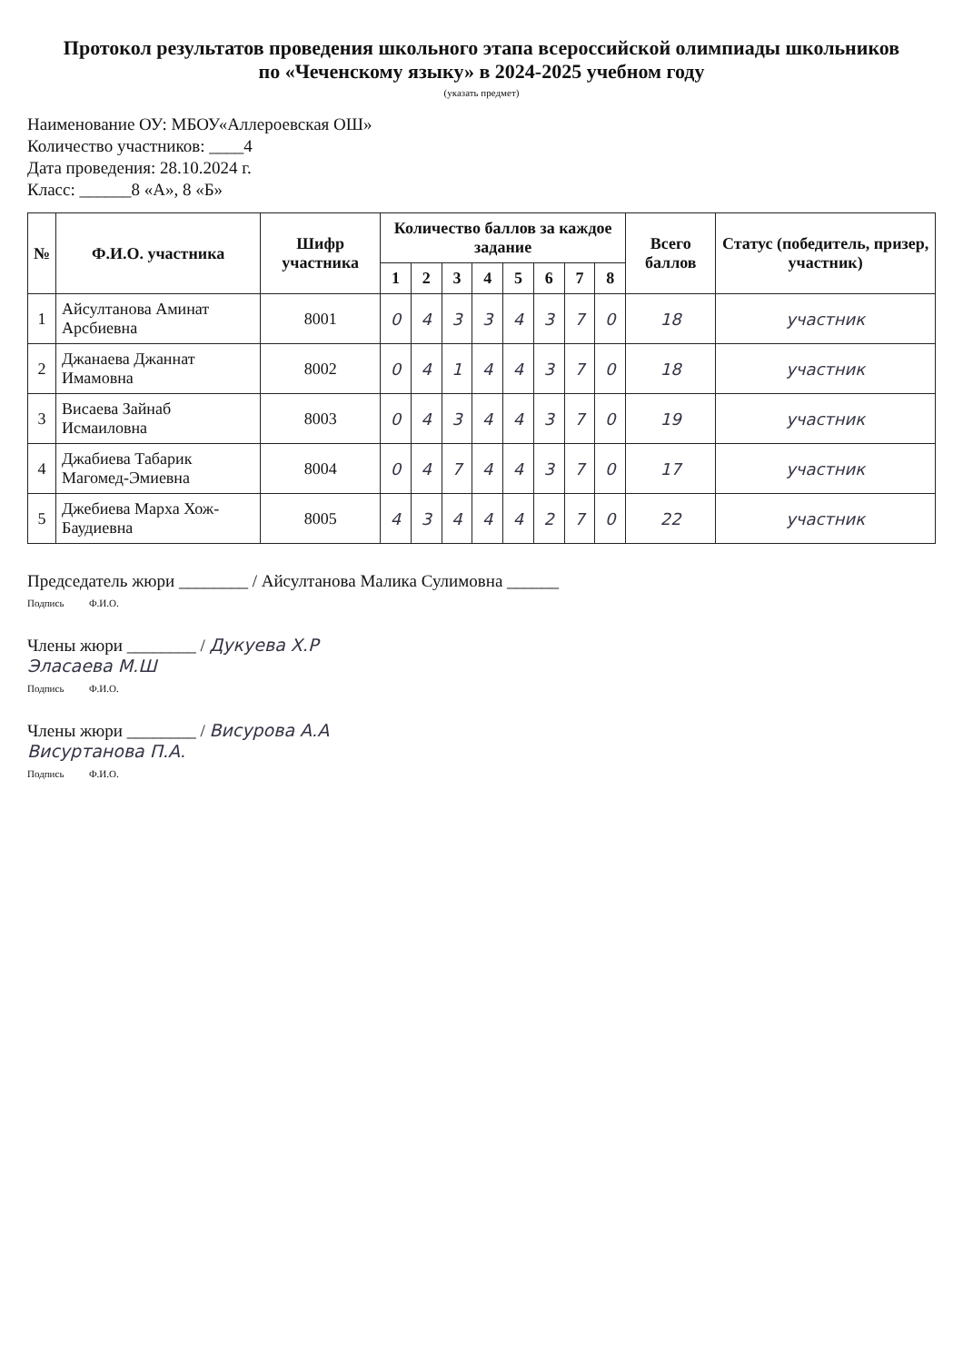Протокол результатов проведения школьного этапа всероссийской олимпиады школьников
по «Чеченскому языку» в 2024-2025 учебном году
(указать предмет)
Наименование ОУ: МБОУ«Аллероевская ОШ»
Количество участников: ____4
Дата проведения: 28.10.2024 г.
Класс: ______8 «А», 8 «Б»
| № | Ф.И.О. участника | Шифр участника | Количество баллов за каждое задание | | | | | | | | Всего баллов | Статус (победитель, призер, участник) |
| --- | --- | --- | --- | --- | --- | --- | --- | --- | --- | --- | --- | --- |
| | | | 1 | 2 | 3 | 4 | 5 | 6 | 7 | 8 | | |
| 1 | Айсултанова Аминат Арсбиевна | 8001 | 0 | 4 | 3 | 3 | 4 | 3 | 7 | 0 | 18 | участник |
| 2 | Джанаева Джаннат Имамовна | 8002 | 0 | 4 | 1 | 4 | 4 | 3 | 7 | 0 | 18 | участник |
| 3 | Висаева Зайнаб Исмаиловна | 8003 | 0 | 4 | 3 | 4 | 4 | 3 | 7 | 0 | 19 | участник |
| 4 | Джабиева Табарик Магомед-Эмиевна | 8004 | 0 | 4 | 7 | 4 | 4 | 3 | 7 | 0 | 17 | участник |
| 5 | Джебиева Марха Хож-Баудиевна | 8005 | 4 | 3 | 4 | 4 | 4 | 2 | 7 | 0 | 22 | участник |
Председатель жюри ________ / Айсултанова Малика Сулимовна ______
Подпись Ф.И.О.
Члены жюри ________ / Дукуева Х.Р
Эласаева М.Ш
Подпись Ф.И.О.
Члены жюри ________ / Висурова А.А
Висуртанова П.А.
Подпись Ф.И.О.